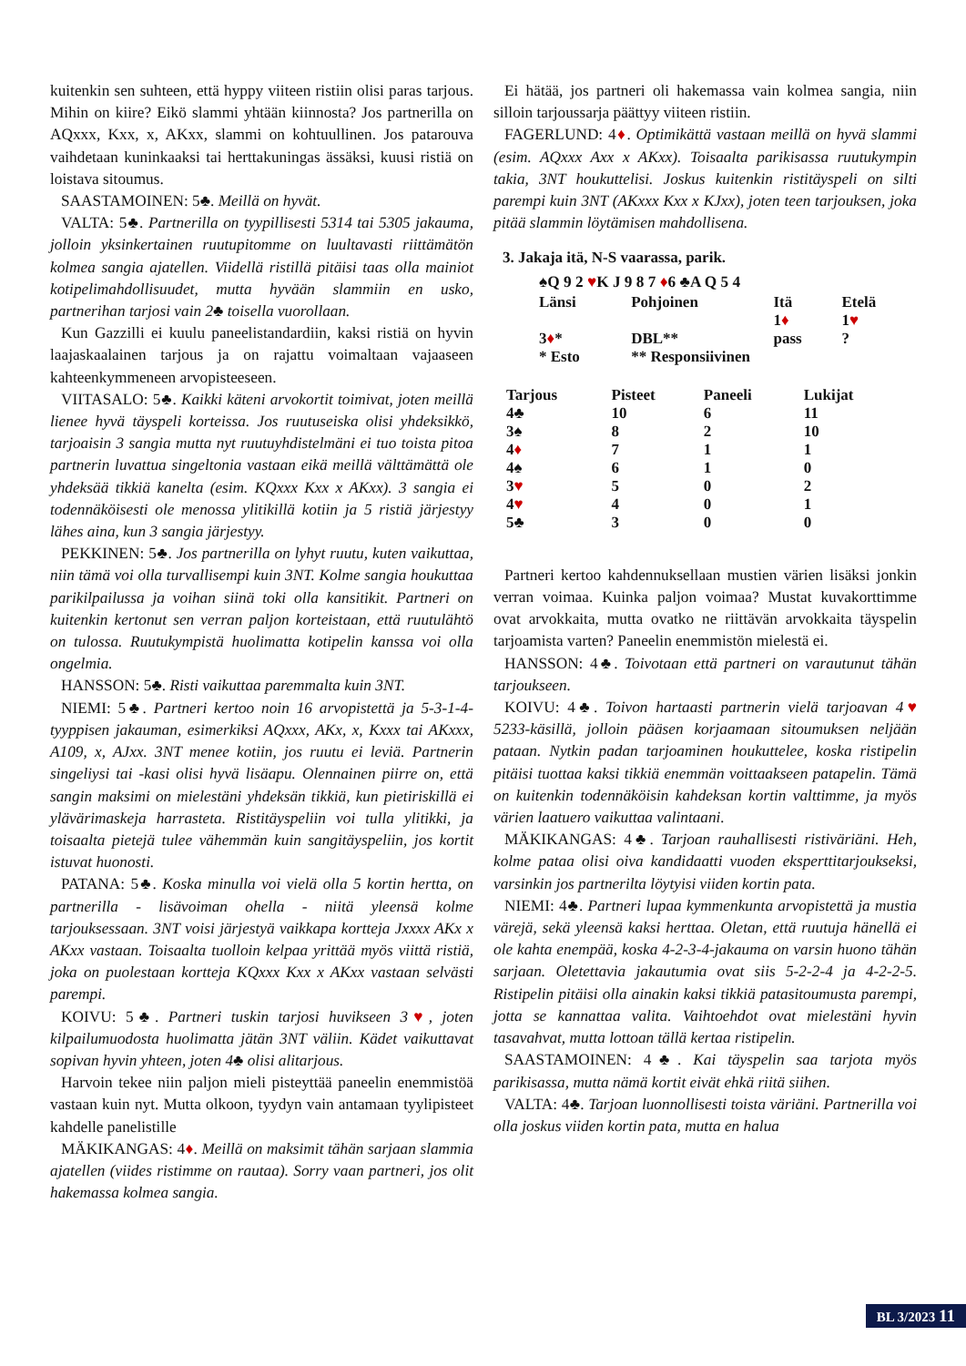kuitenkin sen suhteen, että hyppy viiteen ristiin olisi paras tarjous. Mihin on kiire? Eikö slammi yhtään kiinnosta? Jos partnerilla on AQxxx, Kxx, x, AKxx, slammi on kohtuullinen. Jos patarouva vaihdetaan kuninkaaksi tai herttakuningas ässäksi, kuusi ristiä on loistava sitoumus.
SAASTAMOINEN: 5♣. Meillä on hyvät.
VALTA: 5♣. Partnerilla on tyypillisesti 5314 tai 5305 jakauma, jolloin yksinkertainen ruutupitomme on luultavasti riittämätön kolmea sangia ajatellen. Viidellä ristillä pitäisi taas olla mainiot kotipelimahdollisuudet, mutta hyvään slammiin en usko, partnerihan tarjosi vain 2♣ toisella vuorollaan.
Kun Gazzilli ei kuulu paneelistandardiin, kaksi ristiä on hyvin laajaskaalainen tarjous ja on rajattu voimaltaan vajaaseen kahteenkymmeneen arvopisteeseen.
VIITASALO: 5♣. Kaikki käteni arvokortit toimivat, joten meillä lienee hyvä täyspeli korteissa. Jos ruutuseiska olisi yhdeksikkö, tarjoaisin 3 sangia mutta nyt ruutuyhdistelmäni ei tuo toista pitoa partnerin luvattua singeltonia vastaan eikä meillä välttämättä ole yhdeksää tikkiä kanelta (esim. KQxxx Kxx x AKxx). 3 sangia ei todennäköisesti ole menossa ylitikillä kotiin ja 5 ristiä järjestyy lähes aina, kun 3 sangia järjestyy.
PEKKINEN: 5♣. Jos partnerilla on lyhyt ruutu, kuten vaikuttaa, niin tämä voi olla turvallisempi kuin 3NT. Kolme sangia houkuttaa parikilpailussa ja voihan siinä toki olla kansitikit. Partneri on kuitenkin kertonut sen verran paljon korteistaan, että ruutulähtö on tulossa. Ruutukympistä huolimatta kotipelin kanssa voi olla ongelmia.
HANSSON: 5♣. Risti vaikuttaa paremmalta kuin 3NT.
NIEMI: 5♣. Partneri kertoo noin 16 arvopistettä ja 5-3-1-4-tyyppisen jakauman, esimerkiksi AQxxx, AKx, x, Kxxx tai AKxxx, A109, x, AJxx. 3NT menee kotiin, jos ruutu ei leviä. Partnerin singeliysi tai -kasi olisi hyvä lisäapu. Olennainen piirre on, että sangin maksimi on mielestäni yhdeksän tikkiä, kun pietiriskillä ei ylävärimaskeja harrasteta. Ristitäyspeliin voi tulla ylitikki, ja toisaalta pietejä tulee vähemmän kuin sangitäyspeliin, jos kortit istuvat huonosti.
PATANA: 5♣. Koska minulla voi vielä olla 5 kortin hertta, on partnerilla - lisävoiman ohella - niitä yleensä kolme tarjouksessaan. 3NT voisi järjestyä vaikkapa kortteja Jxxxx AKx x AKxx vastaan. Toisaalta tuolloin kelpaa yrittää myös viittä ristiä, joka on puolestaan kortteja KQxxx Kxx x AKxx vastaan selvästi parempi.
KOIVU: 5♣. Partneri tuskin tarjosi huvikseen 3♥, joten kilpailumuodosta huolimatta jätän 3NT väliin. Kädet vaikuttavat sopivan hyvin yhteen, joten 4♣ olisi alitarjous.
Harvoin tekee niin paljon mieli pisteyttää paneelin enemmistöä vastaan kuin nyt. Mutta olkoon, tyydyn vain antamaan tyylipisteet kahdelle panelistille
MÄKIKANGAS: 4♦. Meillä on maksimit tähän sarjaan slammia ajatellen (viides ristimme on rautaa). Sorry vaan partneri, jos olit hakemassa kolmea sangia.
Ei hätää, jos partneri oli hakemassa vain kolmea sangia, niin silloin tarjoussarja päättyy viiteen ristiin.
FAGERLUND: 4♦. Optimikättä vastaan meillä on hyvä slammi (esim. AQxxx Axx x AKxx). Toisaalta parikisassa ruutukympin takia, 3NT houkuttelisi. Joskus kuitenkin ristitäyspeli on silti parempi kuin 3NT (AKxxx Kxx x KJxx), joten teen tarjouksen, joka pitää slammin löytämisen mahdollisena.
3. Jakaja itä, N-S vaarassa, parik.
♠Q 9 2 ♥K J 9 8 7 ♦6 ♣A Q 5 4
| Länsi | Pohjoinen | Itä | Etelä |
| --- | --- | --- | --- |
| | | 1 ♦ | 1 ♥ |
| 3 ♦ * | DBL** | pass | ? |
| * Esto | ** Responsiivinen | | |
| Tarjous | Pisteet | Paneeli | Lukijat |
| --- | --- | --- | --- |
| 4♣ | 10 | 6 | 11 |
| 3♠ | 8 | 2 | 10 |
| 4 ♦ | 7 | 1 | 1 |
| 4♠ | 6 | 1 | 0 |
| 3 ♥ | 5 | 0 | 2 |
| 4 ♥ | 4 | 0 | 1 |
| 5♣ | 3 | 0 | 0 |
Partneri kertoo kahdennuksellaan mustien värien lisäksi jonkin verran voimaa. Kuinka paljon voimaa? Mustat kuvakorttimme ovat arvokkaita, mutta ovatko ne riittävän arvokkaita täyspelin tarjoamista varten? Paneelin enemmistön mielestä ei.
HANSSON: 4♣. Toivotaan että partneri on varautunut tähän tarjoukseen.
KOIVU: 4♣. Toivon hartaasti partnerin vielä tarjoavan 4♥ 5233-käsillä, jolloin pääsen korjaamaan sitoumuksen neljään pataan. Nytkin padan tarjoaminen houkuttelee, koska ristipelin pitäisi tuottaa kaksi tikkiä enemmän voittaakseen patapelin. Tämä on kuitenkin todennäköisin kahdeksan kortin valttimme, ja myös värien laatuero vaikuttaa valintaani.
MÄKIKANGAS: 4♣. Tarjoan rauhallisesti ristiväriäni. Heh, kolme pataa olisi oiva kandidaatti vuoden eksperttitarjoukseksi, varsinkin jos partnerilta löytyisi viiden kortin pata.
NIEMI: 4♣. Partneri lupaa kymmenkunta arvopistettä ja mustia värejä, sekä yleensä kaksi herttaa. Oletan, että ruutuja hänellä ei ole kahta enempää, koska 4-2-3-4-jakauma on varsin huono tähän sarjaan. Oletettavia jakautumia ovat siis 5-2-2-4 ja 4-2-2-5. Ristipelin pitäisi olla ainakin kaksi tikkiä patasitoumusta parempi, jotta se kannattaa valita. Vaihtoehdot ovat mielestäni hyvin tasavahvat, mutta lottoan tällä kertaa ristipelin.
SAASTAMOINEN: 4♣. Kai täyspelin saa tarjota myös parikisassa, mutta nämä kortit eivät ehkä riitä siihen.
VALTA: 4♣. Tarjoan luonnollisesti toista väriäni. Partnerilla voi olla joskus viiden kortin pata, mutta en halua
BL 3/2023 11